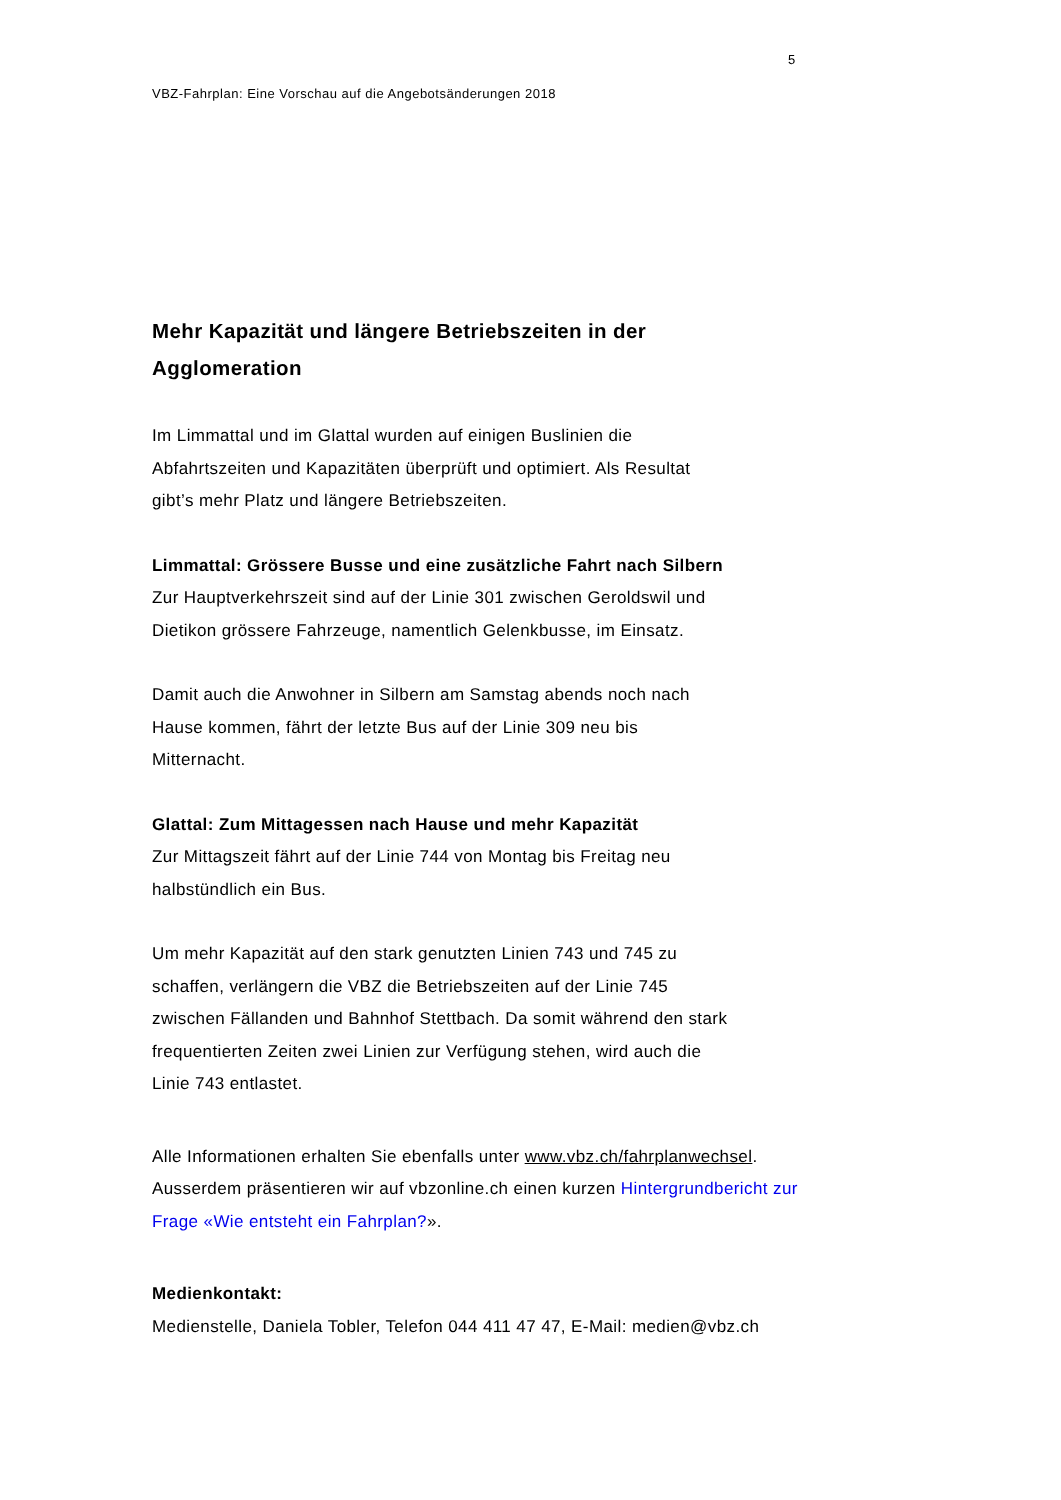5
VBZ-Fahrplan: Eine Vorschau auf die Angebotsänderungen 2018
Mehr Kapazität und längere Betriebszeiten in der
Agglomeration
Im Limmattal und im Glattal wurden auf einigen Buslinien die
Abfahrtszeiten und Kapazitäten überprüft und optimiert. Als Resultat
gibt’s mehr Platz und längere Betriebszeiten.
Limmattal: Grössere Busse und eine zusätzliche Fahrt nach Silbern
Zur Hauptverkehrszeit sind auf der Linie 301 zwischen Geroldswil und
Dietikon grössere Fahrzeuge, namentlich Gelenkbusse, im Einsatz.
Damit auch die Anwohner in Silbern am Samstag abends noch nach
Hause kommen, fährt der letzte Bus auf der Linie 309 neu bis
Mitternacht.
Glattal: Zum Mittagessen nach Hause und mehr Kapazität
Zur Mittagszeit fährt auf der Linie 744 von Montag bis Freitag neu
halbstündlich ein Bus.
Um mehr Kapazität auf den stark genutzten Linien 743 und 745 zu
schaffen, verlängern die VBZ die Betriebszeiten auf der Linie 745
zwischen Fällanden und Bahnhof Stettbach. Da somit während den stark
frequentierten Zeiten zwei Linien zur Verfügung stehen, wird auch die
Linie 743 entlastet.
Alle Informationen erhalten Sie ebenfalls unter www.vbz.ch/fahrplanwechsel.
Ausserdem präsentieren wir auf vbzonline.ch einen kurzen Hintergrundbericht zur
Frage «Wie entsteht ein Fahrplan?».
Medienkontakt:
Medienstelle, Daniela Tobler, Telefon 044 411 47 47, E-Mail: medien@vbz.ch